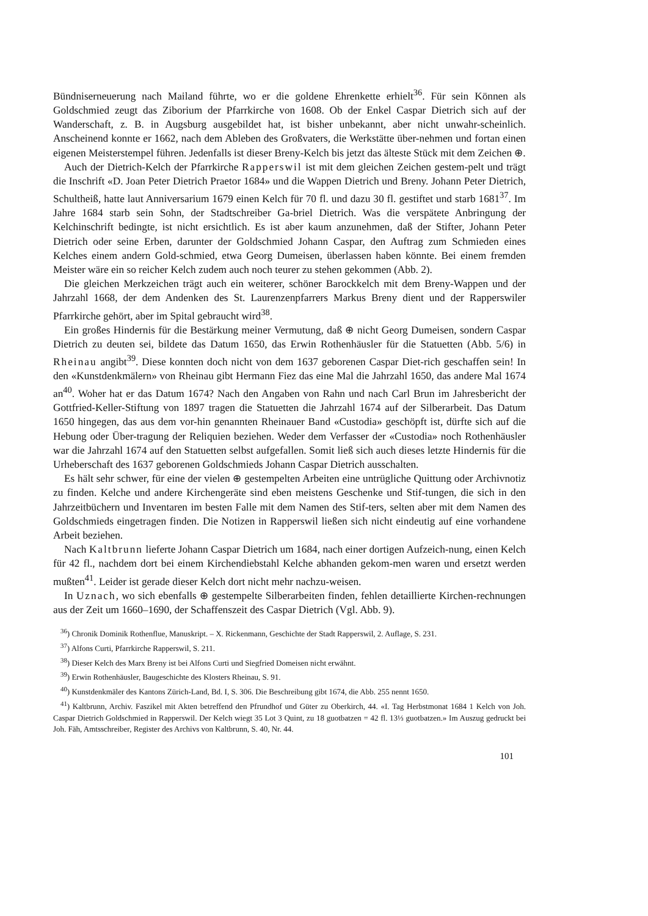Bündniserneuerung nach Mailand führte, wo er die goldene Ehrenkette erhielt<sup>36</sup>. Für sein Können als Goldschmied zeugt das Ziborium der Pfarrkirche von 1608. Ob der Enkel Caspar Dietrich sich auf der Wanderschaft, z. B. in Augsburg ausgebildet hat, ist bisher unbekannt, aber nicht unwahr-scheinlich. Anscheinend konnte er 1662, nach dem Ableben des Großvaters, die Werkstätte über-nehmen und fortan einen eigenen Meisterstempel führen. Jedenfalls ist dieser Breny-Kelch bis jetzt das älteste Stück mit dem Zeichen ⊕.
Auch der Dietrich-Kelch der Pfarrkirche Rapperswil ist mit dem gleichen Zeichen gestem-pelt und trägt die Inschrift «D. Joan Peter Dietrich Praetor 1684» und die Wappen Dietrich und Breny. Johann Peter Dietrich, Schultheiß, hatte laut Anniversarium 1679 einen Kelch für 70 fl. und dazu 30 fl. gestiftet und starb 1681<sup>37</sup>. Im Jahre 1684 starb sein Sohn, der Stadtschreiber Ga-briel Dietrich. Was die verspätete Anbringung der Kelchinschrift bedingte, ist nicht ersichtlich. Es ist aber kaum anzunehmen, daß der Stifter, Johann Peter Dietrich oder seine Erben, darunter der Goldschmied Johann Caspar, den Auftrag zum Schmieden eines Kelches einem andern Gold-schmied, etwa Georg Dumeisen, überlassen haben könnte. Bei einem fremden Meister wäre ein so reicher Kelch zudem auch noch teurer zu stehen gekommen (Abb. 2).
Die gleichen Merkzeichen trägt auch ein weiterer, schöner Barockkelch mit dem Breny-Wappen und der Jahrzahl 1668, der dem Andenken des St. Laurenzenpfarrers Markus Breny dient und der Rapperswiler Pfarrkirche gehört, aber im Spital gebraucht wird<sup>38</sup>.
Ein großes Hindernis für die Bestärkung meiner Vermutung, daß ⊕ nicht Georg Dumeisen, sondern Caspar Dietrich zu deuten sei, bildete das Datum 1650, das Erwin Rothenhäusler für die Statuetten (Abb. 5/6) in Rheinau angibt<sup>39</sup>. Diese konnten doch nicht von dem 1637 geborenen Caspar Diet-rich geschaffen sein! In den «Kunstdenkmälern» von Rheinau gibt Hermann Fiez das eine Mal die Jahrzahl 1650, das andere Mal 1674 an<sup>40</sup>. Woher hat er das Datum 1674? Nach den Angaben von Rahn und nach Carl Brun im Jahresbericht der Gottfried-Keller-Stiftung von 1897 tragen die Statuetten die Jahrzahl 1674 auf der Silberarbeit. Das Datum 1650 hingegen, das aus dem vor-hin genannten Rheinauer Band «Custodia» geschöpft ist, dürfte sich auf die Hebung oder Über-tragung der Reliquien beziehen. Weder dem Verfasser der «Custodia» noch Rothenhäusler war die Jahrzahl 1674 auf den Statuetten selbst aufgefallen. Somit ließ sich auch dieses letzte Hindernis für die Urheberschaft des 1637 geborenen Goldschmieds Johann Caspar Dietrich ausschalten.
Es hält sehr schwer, für eine der vielen ⊕ gestempelten Arbeiten eine untrügliche Quittung oder Archivnotiz zu finden. Kelche und andere Kirchengeräte sind eben meistens Geschenke und Stif-tungen, die sich in den Jahrzeitbüchern und Inventaren im besten Falle mit dem Namen des Stif-ters, selten aber mit dem Namen des Goldschmieds eingetragen finden. Die Notizen in Rapperswil ließen sich nicht eindeutig auf eine vorhandene Arbeit beziehen.
Nach Kaltbrunn lieferte Johann Caspar Dietrich um 1684, nach einer dortigen Aufzeich-nung, einen Kelch für 42 fl., nachdem dort bei einem Kirchendiebstahl Kelche abhanden gekom-men waren und ersetzt werden mußten<sup>41</sup>. Leider ist gerade dieser Kelch dort nicht mehr nachzu-weisen.
In Uznach, wo sich ebenfalls ⊕ gestempelte Silberarbeiten finden, fehlen detaillierte Kirchen-rechnungen aus der Zeit um 1660–1690, der Schaffenszeit des Caspar Dietrich (Vgl. Abb. 9).
<sup>36</sup>) Chronik Dominik Rothenflue, Manuskript. – X. Rickenmann, Geschichte der Stadt Rapperswil, 2. Auflage, S. 231.
<sup>37</sup>) Alfons Curti, Pfarrkirche Rapperswil, S. 211.
<sup>38</sup>) Dieser Kelch des Marx Breny ist bei Alfons Curti und Siegfried Domeisen nicht erwähnt.
<sup>39</sup>) Erwin Rothenhäusler, Baugeschichte des Klosters Rheinau, S. 91.
<sup>40</sup>) Kunstdenkmäler des Kantons Zürich-Land, Bd. I, S. 306. Die Beschreibung gibt 1674, die Abb. 255 nennt 1650.
<sup>41</sup>) Kaltbrunn, Archiv. Faszikel mit Akten betreffend den Pfrundhof und Güter zu Oberkirch, 44. «I. Tag Herbstmonat 1684 1 Kelch von Joh. Caspar Dietrich Goldschmied in Rapperswil. Der Kelch wiegt 35 Lot 3 Quint, zu 18 guotbatzen = 42 fl. 13⅓ guotbatzen.» Im Auszug gedruckt bei Joh. Fäh, Amtsschreiber, Register des Archivs von Kaltbrunn, S. 40, Nr. 44.
101